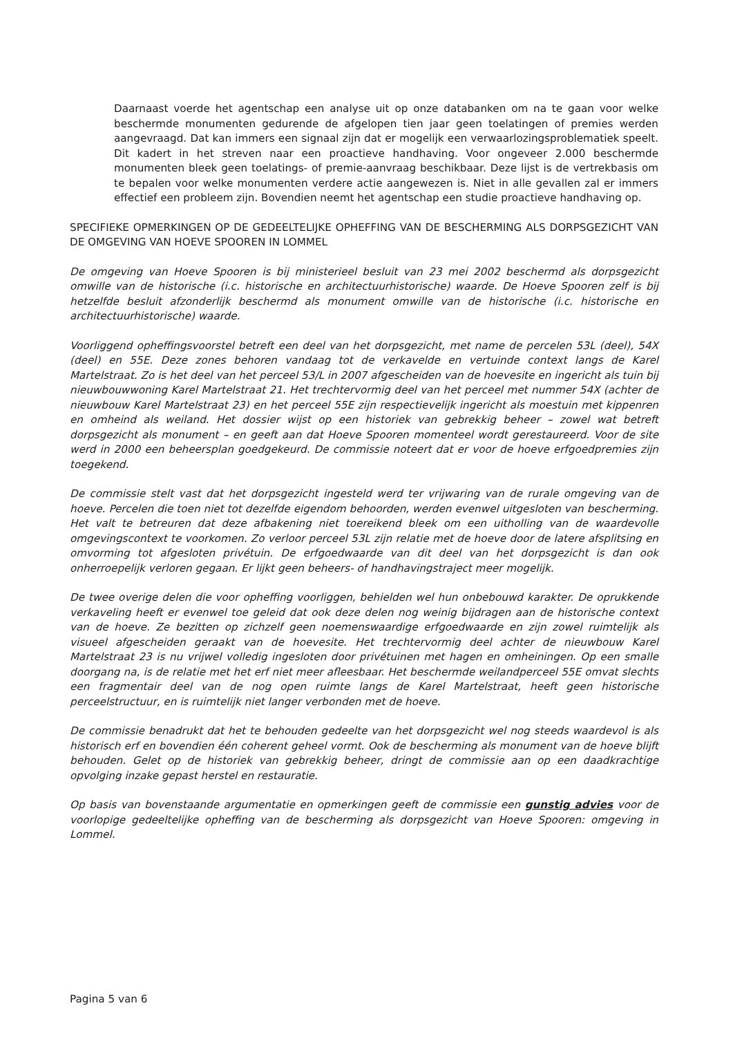Daarnaast voerde het agentschap een analyse uit op onze databanken om na te gaan voor welke beschermde monumenten gedurende de afgelopen tien jaar geen toelatingen of premies werden aangevraagd. Dat kan immers een signaal zijn dat er mogelijk een verwaarlozingsproblematiek speelt. Dit kadert in het streven naar een proactieve handhaving. Voor ongeveer 2.000 beschermde monumenten bleek geen toelatings- of premie-aanvraag beschikbaar. Deze lijst is de vertrekbasis om te bepalen voor welke monumenten verdere actie aangewezen is. Niet in alle gevallen zal er immers effectief een probleem zijn. Bovendien neemt het agentschap een studie proactieve handhaving op.
SPECIFIEKE OPMERKINGEN OP DE GEDEELTELIJKE OPHEFFING VAN DE BESCHERMING ALS DORPSGEZICHT VAN DE OMGEVING VAN HOEVE SPOOREN IN LOMMEL
De omgeving van Hoeve Spooren is bij ministerieel besluit van 23 mei 2002 beschermd als dorpsgezicht omwille van de historische (i.c. historische en architectuurhistorische) waarde. De Hoeve Spooren zelf is bij hetzelfde besluit afzonderlijk beschermd als monument omwille van de historische (i.c. historische en architectuurhistorische) waarde.
Voorliggend opheffingsvoorstel betreft een deel van het dorpsgezicht, met name de percelen 53L (deel), 54X (deel) en 55E. Deze zones behoren vandaag tot de verkavelde en vertuinde context langs de Karel Martelstraat. Zo is het deel van het perceel 53/L in 2007 afgescheiden van de hoevesite en ingericht als tuin bij nieuwbouwwoning Karel Martelstraat 21. Het trechtervormig deel van het perceel met nummer 54X (achter de nieuwbouw Karel Martelstraat 23) en het perceel 55E zijn respectievelijk ingericht als moestuin met kippenren en omheind als weiland. Het dossier wijst op een historiek van gebrekkig beheer – zowel wat betreft dorpsgezicht als monument – en geeft aan dat Hoeve Spooren momenteel wordt gerestaureerd. Voor de site werd in 2000 een beheersplan goedgekeurd. De commissie noteert dat er voor de hoeve erfgoedpremies zijn toegekend.
De commissie stelt vast dat het dorpsgezicht ingesteld werd ter vrijwaring van de rurale omgeving van de hoeve. Percelen die toen niet tot dezelfde eigendom behoorden, werden evenwel uitgesloten van bescherming. Het valt te betreuren dat deze afbakening niet toereikend bleek om een uitholling van de waardevolle omgevingscontext te voorkomen. Zo verloor perceel 53L zijn relatie met de hoeve door de latere afsplitsing en omvorming tot afgesloten privétuin. De erfgoedwaarde van dit deel van het dorpsgezicht is dan ook onherroepelijk verloren gegaan. Er lijkt geen beheers- of handhavingstraject meer mogelijk.
De twee overige delen die voor opheffing voorliggen, behielden wel hun onbebouwd karakter. De oprukkende verkaveling heeft er evenwel toe geleid dat ook deze delen nog weinig bijdragen aan de historische context van de hoeve. Ze bezitten op zichzelf geen noemenswaardige erfgoedwaarde en zijn zowel ruimtelijk als visueel afgescheiden geraakt van de hoevesite. Het trechtervormig deel achter de nieuwbouw Karel Martelstraat 23 is nu vrijwel volledig ingesloten door privétuinen met hagen en omheiningen. Op een smalle doorgang na, is de relatie met het erf niet meer afleesbaar. Het beschermde weilandperceel 55E omvat slechts een fragmentair deel van de nog open ruimte langs de Karel Martelstraat, heeft geen historische perceelstructuur, en is ruimtelijk niet langer verbonden met de hoeve.
De commissie benadrukt dat het te behouden gedeelte van het dorpsgezicht wel nog steeds waardevol is als historisch erf en bovendien één coherent geheel vormt. Ook de bescherming als monument van de hoeve blijft behouden. Gelet op de historiek van gebrekkig beheer, dringt de commissie aan op een daadkrachtige opvolging inzake gepast herstel en restauratie.
Op basis van bovenstaande argumentatie en opmerkingen geeft de commissie een gunstig advies voor de voorlopige gedeeltelijke opheffing van de bescherming als dorpsgezicht van Hoeve Spooren: omgeving in Lommel.
Pagina 5 van 6